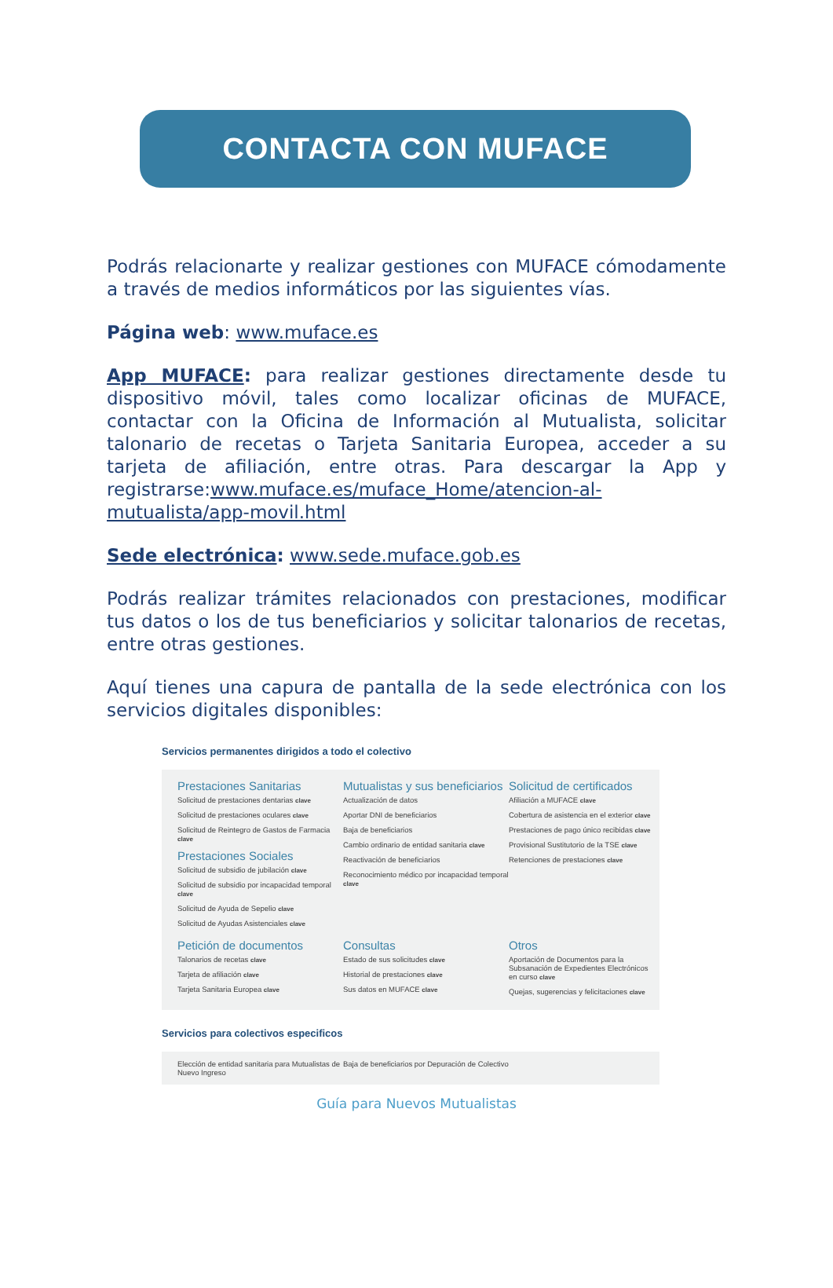CONTACTA CON MUFACE
Podrás relacionarte y realizar gestiones con MUFACE cómodamente a través de medios informáticos por las siguientes vías.
Página web: www.muface.es
App MUFACE: para realizar gestiones directamente desde tu dispositivo móvil, tales como localizar oficinas de MUFACE, contactar con la Oficina de Información al Mutualista, solicitar talonario de recetas o Tarjeta Sanitaria Europea, acceder a su tarjeta de afiliación, entre otras. Para descargar la App y registrarse:www.muface.es/muface_Home/atencion-al-mutualista/app-movil.html
Sede electrónica: www.sede.muface.gob.es
Podrás realizar trámites relacionados con prestaciones, modificar tus datos o los de tus beneficiarios y solicitar talonarios de recetas, entre otras gestiones.
Aquí tienes una capura de pantalla de la sede electrónica con los servicios digitales disponibles:
Servicios permanentes dirigidos a todo el colectivo
Prestaciones Sanitarias
Solicitud de prestaciones dentarias clave
Solicitud de prestaciones oculares clave
Solicitud de Reintegro de Gastos de Farmacia clave
Prestaciones Sociales
Solicitud de subsidio de jubilación clave
Solicitud de subsidio por incapacidad temporal clave
Solicitud de Ayuda de Sepelio clave
Solicitud de Ayudas Asistenciales clave
Mutualistas y sus beneficiarios
Actualización de datos
Aportar DNI de beneficiarios
Baja de beneficiarios
Cambio ordinario de entidad sanitaria clave
Reactivación de beneficiarios
Reconocimiento médico por incapacidad temporal clave
Solicitud de certificados
Afiliación a MUFACE clave
Cobertura de asistencia en el exterior clave
Prestaciones de pago único recibidas clave
Provisional Sustitutorio de la TSE clave
Retenciones de prestaciones clave
Petición de documentos
Talonarios de recetas clave
Tarjeta de afiliación clave
Tarjeta Sanitaria Europea clave
Consultas
Estado de sus solicitudes clave
Historial de prestaciones clave
Sus datos en MUFACE clave
Otros
Aportación de Documentos para la Subsanación de Expedientes Electrónicos en curso clave
Quejas, sugerencias y felicitaciones clave
Servicios para colectivos especificos
Elección de entidad sanitaria para Mutualistas de Nuevo Ingreso
Baja de beneficiarios por Depuración de Colectivo
Guía para Nuevos Mutualistas